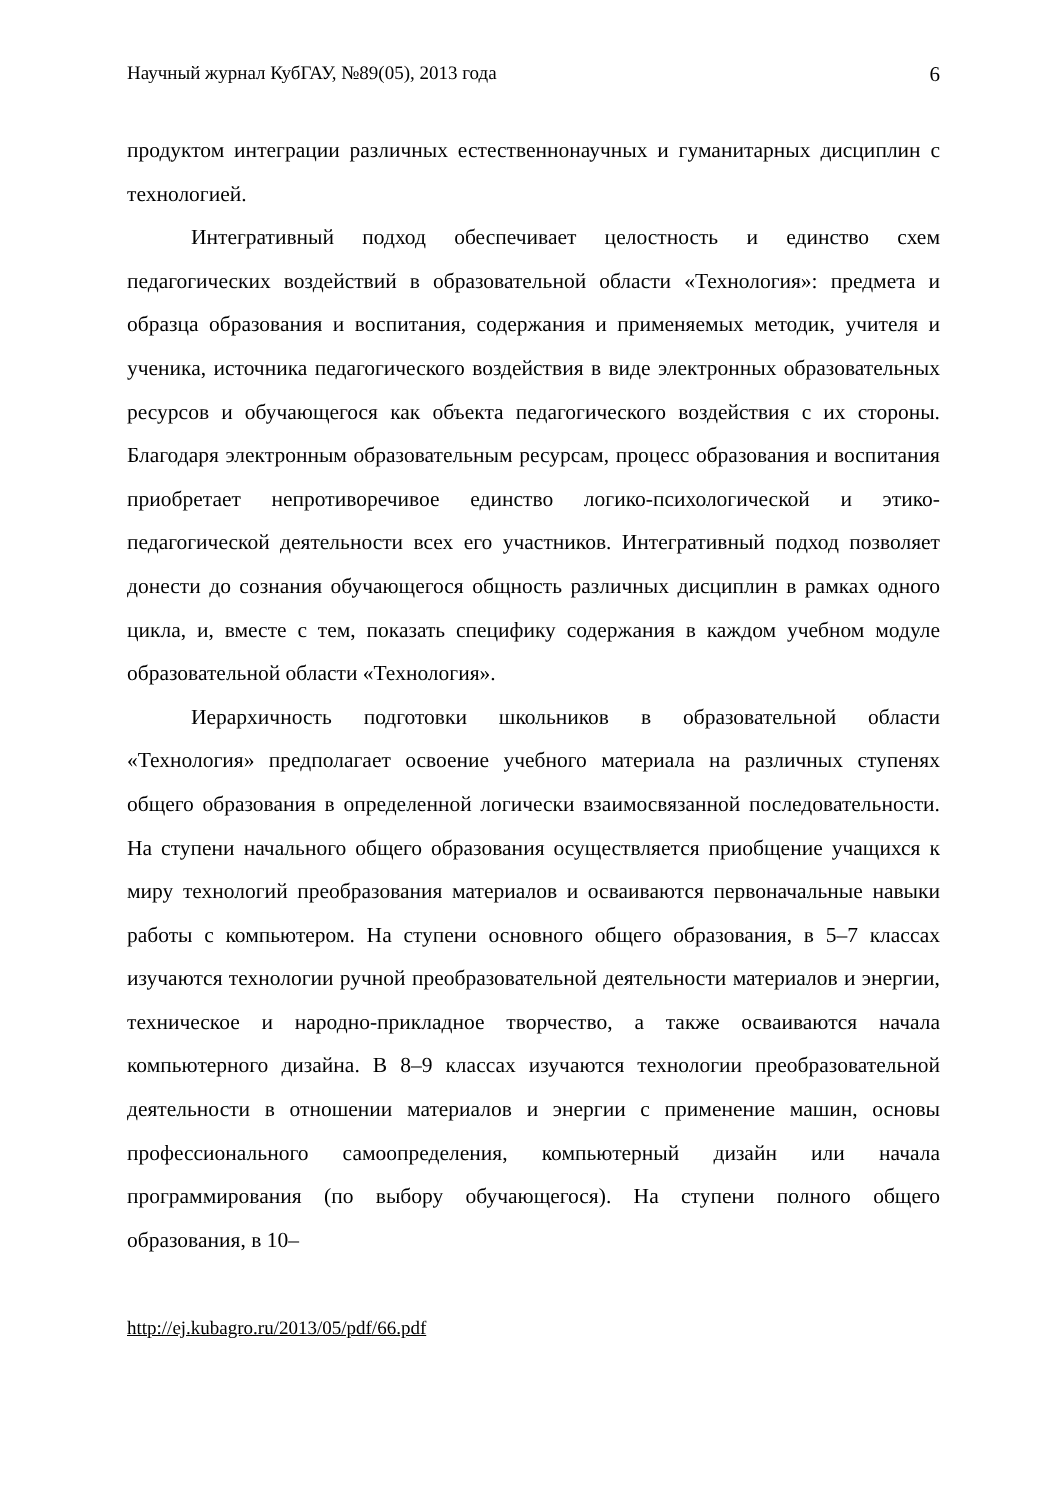Научный журнал КубГАУ, №89(05), 2013 года 6
продуктом интеграции различных естественнонаучных и гуманитарных дисциплин с технологией.
Интегративный подход обеспечивает целостность и единство схем педагогических воздействий в образовательной области «Технология»: предмета и образца образования и воспитания, содержания и применяемых методик, учителя и ученика, источника педагогического воздействия в виде электронных образовательных ресурсов и обучающегося как объекта педагогического воздействия с их стороны. Благодаря электронным образовательным ресурсам, процесс образования и воспитания приобретает непротиворечивое единство логико-психологической и этико-педагогической деятельности всех его участников. Интегративный подход позволяет донести до сознания обучающегося общность различных дисциплин в рамках одного цикла, и, вместе с тем, показать специфику содержания в каждом учебном модуле образовательной области «Технология».
Иерархичность подготовки школьников в образовательной области «Технология» предполагает освоение учебного материала на различных ступенях общего образования в определенной логически взаимосвязанной последовательности. На ступени начального общего образования осуществляется приобщение учащихся к миру технологий преобразования материалов и осваиваются первоначальные навыки работы с компьютером. На ступени основного общего образования, в 5–7 классах изучаются технологии ручной преобразовательной деятельности материалов и энергии, техническое и народно-прикладное творчество, а также осваиваются начала компьютерного дизайна. В 8–9 классах изучаются технологии преобразовательной деятельности в отношении материалов и энергии с применение машин, основы профессионального самоопределения, компьютерный дизайн или начала программирования (по выбору обучающегося). На ступени полного общего образования, в 10–
http://ej.kubagro.ru/2013/05/pdf/66.pdf